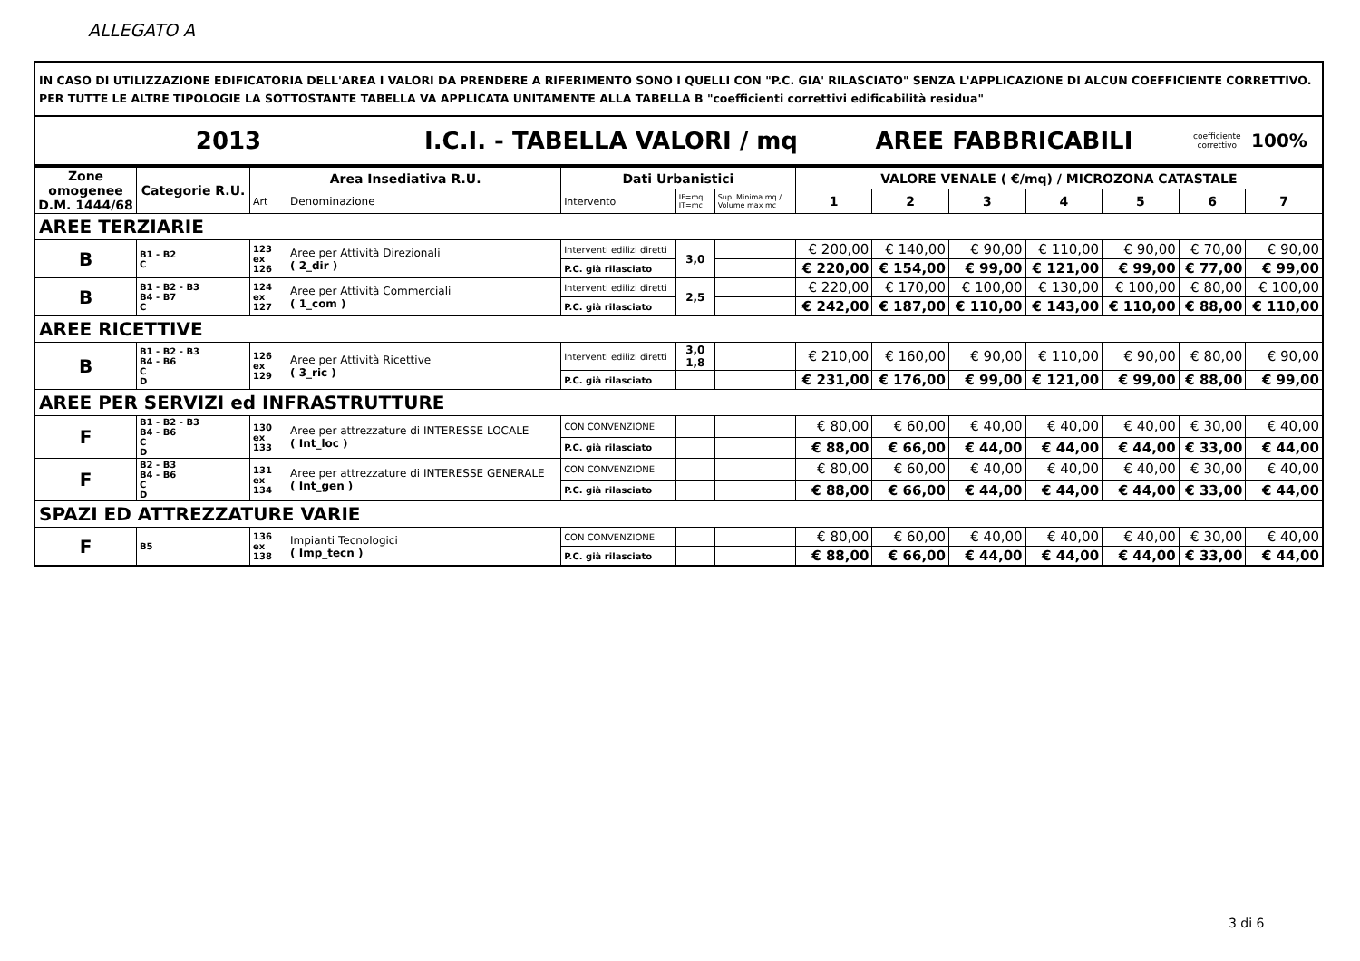ALLEGATO A
IN CASO DI UTILIZZAZIONE EDIFICATORIA DELL'AREA I VALORI DA PRENDERE A RIFERIMENTO SONO I QUELLI CON "P.C. GIA' RILASCIATO" SENZA L'APPLICAZIONE DI ALCUN COEFFICIENTE CORRETTIVO.
PER TUTTE LE ALTRE TIPOLOGIE LA SOTTOSTANTE TABELLA VA APPLICATA UNITAMENTE ALLA TABELLA B "coefficienti correttivi edificabilità residua"
| 2013 | I.C.I. - TABELLA VALORI / mq | AREE FABBRICABILI | coefficiente correttivo | 100% |
| Zone omogenee D.M. 1444/68 | Categorie R.U. | Area Insediativa R.U. | | Dati Urbanistici | | | VALORE VENALE ( €/mq) / MICROZONA CATASTALE | | | | | | |
| --- | --- | --- | --- | --- | --- | --- | --- | --- | --- | --- | --- | --- | --- |
| | | Art | Denominazione | Intervento | IF=mq IT=mc | Sup. Minima mq / Volume max mc | 1 | 2 | 3 | 4 | 5 | 6 | 7 |
| AREE TERZIARIE | | | | | | | | | | | | | |
| B | B1 - B2 C | 123 ex 126 | Aree per Attività Direzionali ( 2_dir ) | Interventi edilizi diretti | 3,0 | | € 200,00 | € 140,00 | € 90,00 | € 110,00 | € 90,00 | € 70,00 | € 90,00 |
| | | | | P.C. già rilasciato | | | € 220,00 | € 154,00 | € 99,00 | € 121,00 | € 99,00 | € 77,00 | € 99,00 |
| B | B1 - B2 - B3 B4 - B7 C | 124 ex 127 | Aree per Attività Commerciali ( 1_com ) | Interventi edilizi diretti | 2,5 | | € 220,00 | € 170,00 | € 100,00 | € 130,00 | € 100,00 | € 80,00 | € 100,00 |
| | | | | P.C. già rilasciato | | | € 242,00 | € 187,00 | € 110,00 | € 143,00 | € 110,00 | € 88,00 | € 110,00 |
| AREE RICETTIVE | | | | | | | | | | | | | |
| B | B1 - B2 - B3 B4 - B6 C D | 126 ex 129 | Aree per Attività Ricettive ( 3_ric ) | Interventi edilizi diretti | 3,0 1,8 | | € 210,00 | € 160,00 | € 90,00 | € 110,00 | € 90,00 | € 80,00 | € 90,00 |
| | | | | P.C. già rilasciato | | | € 231,00 | € 176,00 | € 99,00 | € 121,00 | € 99,00 | € 88,00 | € 99,00 |
| AREE PER SERVIZI ed INFRASTRUTTURE | | | | | | | | | | | | | |
| F | B1 - B2 - B3 B4 - B6 C D | 130 ex 133 | Aree per attrezzature di INTERESSE LOCALE ( Int_loc ) | CON CONVENZIONE | | | € 80,00 | € 60,00 | € 40,00 | € 40,00 | € 40,00 | € 30,00 | € 40,00 |
| | | | | P.C. già rilasciato | | | € 88,00 | € 66,00 | € 44,00 | € 44,00 | € 44,00 | € 33,00 | € 44,00 |
| F | B2 - B3 B4 - B6 C D | 131 ex 134 | Aree per attrezzature di INTERESSE GENERALE ( Int_gen ) | CON CONVENZIONE | | | € 80,00 | € 60,00 | € 40,00 | € 40,00 | € 40,00 | € 30,00 | € 40,00 |
| | | | | P.C. già rilasciato | | | € 88,00 | € 66,00 | € 44,00 | € 44,00 | € 44,00 | € 33,00 | € 44,00 |
| SPAZI ED ATTREZZATURE VARIE | | | | | | | | | | | | | |
| F | B5 | 136 ex 138 | Impianti Tecnologici ( Imp_tecn ) | CON CONVENZIONE | | | € 80,00 | € 60,00 | € 40,00 | € 40,00 | € 40,00 | € 30,00 | € 40,00 |
| | | | | P.C. già rilasciato | | | € 88,00 | € 66,00 | € 44,00 | € 44,00 | € 44,00 | € 33,00 | € 44,00 |
3 di 6